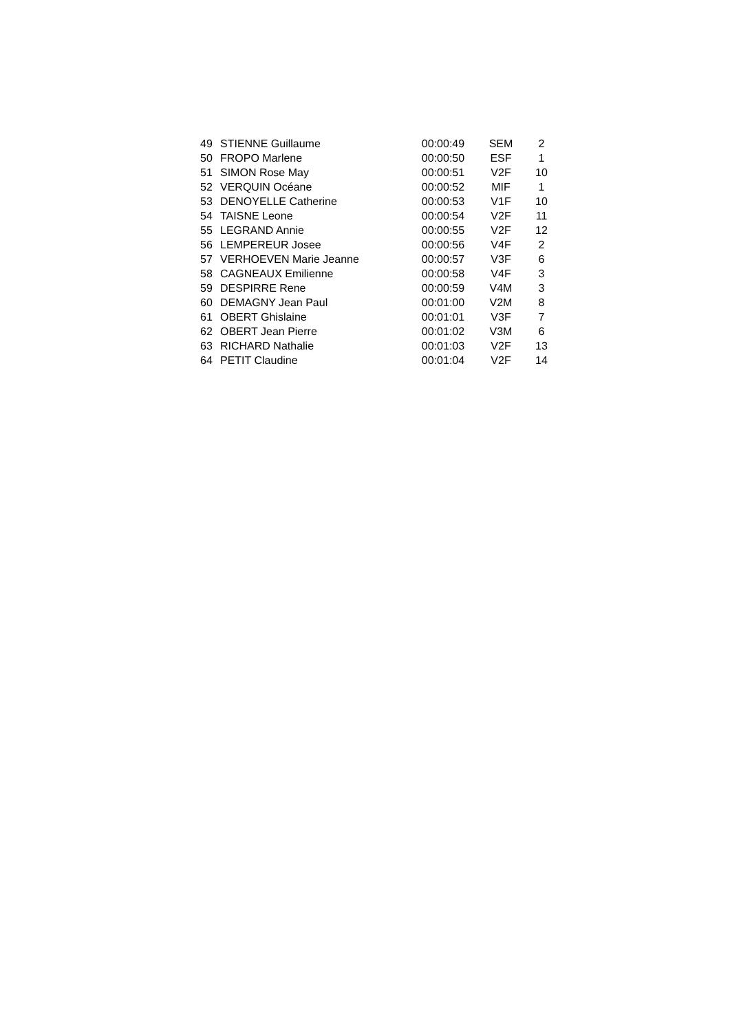| 49 | STIENNE Guillaume | 00:00:49 | SEM | 2 |
| 50 | FROPO Marlene | 00:00:50 | ESF | 1 |
| 51 | SIMON Rose May | 00:00:51 | V2F | 10 |
| 52 | VERQUIN Océane | 00:00:52 | MIF | 1 |
| 53 | DENOYELLE Catherine | 00:00:53 | V1F | 10 |
| 54 | TAISNE Leone | 00:00:54 | V2F | 11 |
| 55 | LEGRAND Annie | 00:00:55 | V2F | 12 |
| 56 | LEMPEREUR Josee | 00:00:56 | V4F | 2 |
| 57 | VERHOEVEN Marie Jeanne | 00:00:57 | V3F | 6 |
| 58 | CAGNEAUX Emilienne | 00:00:58 | V4F | 3 |
| 59 | DESPIRRE Rene | 00:00:59 | V4M | 3 |
| 60 | DEMAGNY Jean Paul | 00:01:00 | V2M | 8 |
| 61 | OBERT Ghislaine | 00:01:01 | V3F | 7 |
| 62 | OBERT Jean Pierre | 00:01:02 | V3M | 6 |
| 63 | RICHARD Nathalie | 00:01:03 | V2F | 13 |
| 64 | PETIT Claudine | 00:01:04 | V2F | 14 |